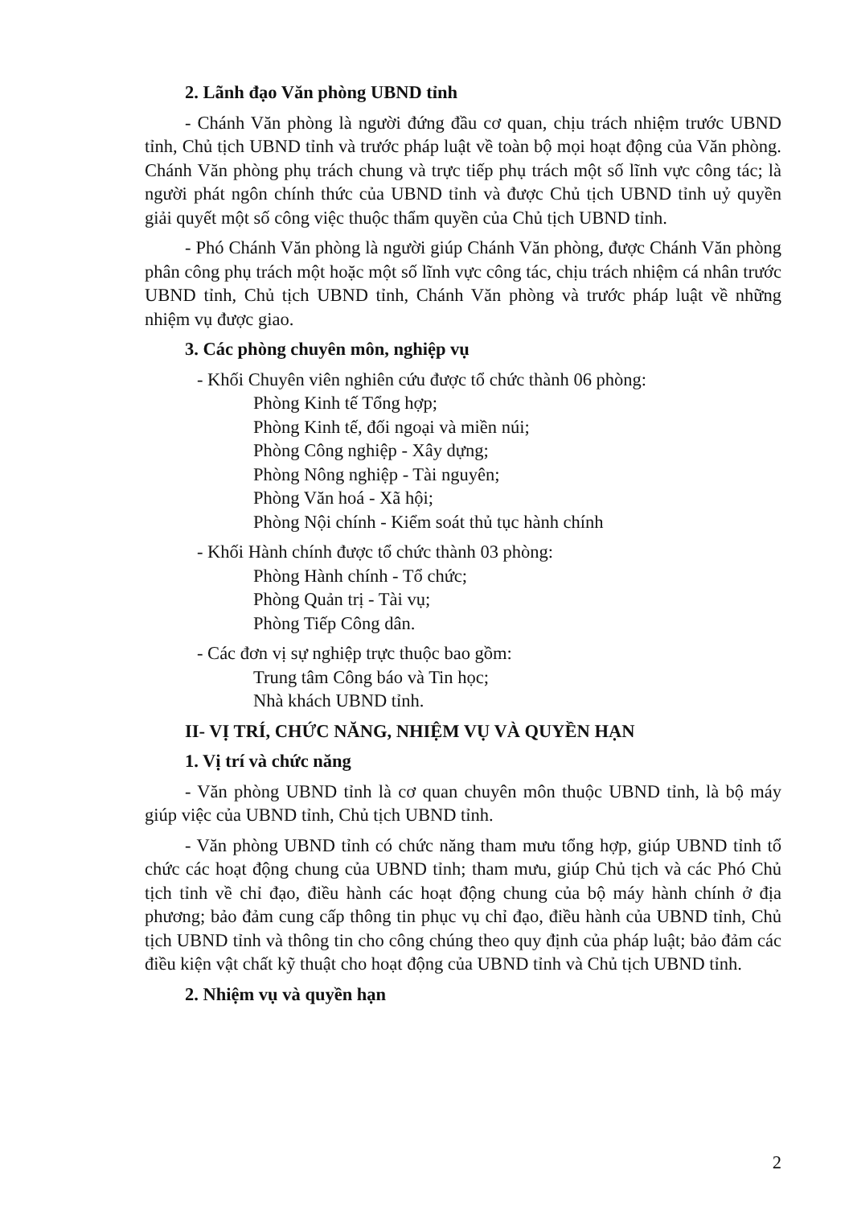2. Lãnh đạo Văn phòng UBND tỉnh
- Chánh Văn phòng là người đứng đầu cơ quan, chịu trách nhiệm trước UBND tỉnh, Chủ tịch UBND tỉnh và trước pháp luật về toàn bộ mọi hoạt động của Văn phòng. Chánh Văn phòng phụ trách chung và trực tiếp phụ trách một số lĩnh vực công tác; là người phát ngôn chính thức của UBND tỉnh và được Chủ tịch UBND tỉnh uỷ quyền giải quyết một số công việc thuộc thẩm quyền của Chủ tịch UBND tỉnh.
- Phó Chánh Văn phòng là người giúp Chánh Văn phòng, được Chánh Văn phòng phân công phụ trách một hoặc một số lĩnh vực công tác, chịu trách nhiệm cá nhân trước UBND tỉnh, Chủ tịch UBND tỉnh, Chánh Văn phòng và trước pháp luật về những nhiệm vụ được giao.
3. Các phòng chuyên môn, nghiệp vụ
- Khối Chuyên viên nghiên cứu được tổ chức thành 06 phòng:
Phòng Kinh tế Tổng hợp;
Phòng Kinh tế, đối ngoại và miền núi;
Phòng Công nghiệp - Xây dựng;
Phòng Nông nghiệp - Tài nguyên;
Phòng Văn hoá - Xã hội;
Phòng Nội chính - Kiểm soát thủ tục hành chính
- Khối Hành chính được tổ chức thành 03 phòng:
Phòng Hành chính - Tổ chức;
Phòng Quản trị - Tài vụ;
Phòng Tiếp Công dân.
- Các đơn vị sự nghiệp trực thuộc bao gồm:
Trung tâm Công báo và Tin học;
Nhà khách UBND tỉnh.
II- VỊ TRÍ, CHỨC NĂNG, NHIỆM VỤ VÀ QUYỀN HẠN
1. Vị trí và chức năng
- Văn phòng UBND tỉnh là cơ quan chuyên môn thuộc UBND tỉnh, là bộ máy giúp việc của UBND tỉnh, Chủ tịch UBND tỉnh.
- Văn phòng UBND tỉnh có chức năng tham mưu tổng hợp, giúp UBND tỉnh tổ chức các hoạt động chung của UBND tỉnh; tham mưu, giúp Chủ tịch và các Phó Chủ tịch tỉnh về chỉ đạo, điều hành các hoạt động chung của bộ máy hành chính ở địa phương; bảo đảm cung cấp thông tin phục vụ chỉ đạo, điều hành của UBND tỉnh, Chủ tịch UBND tỉnh và thông tin cho công chúng theo quy định của pháp luật; bảo đảm các điều kiện vật chất kỹ thuật cho hoạt động của UBND tỉnh và Chủ tịch UBND tỉnh.
2. Nhiệm vụ và quyền hạn
2